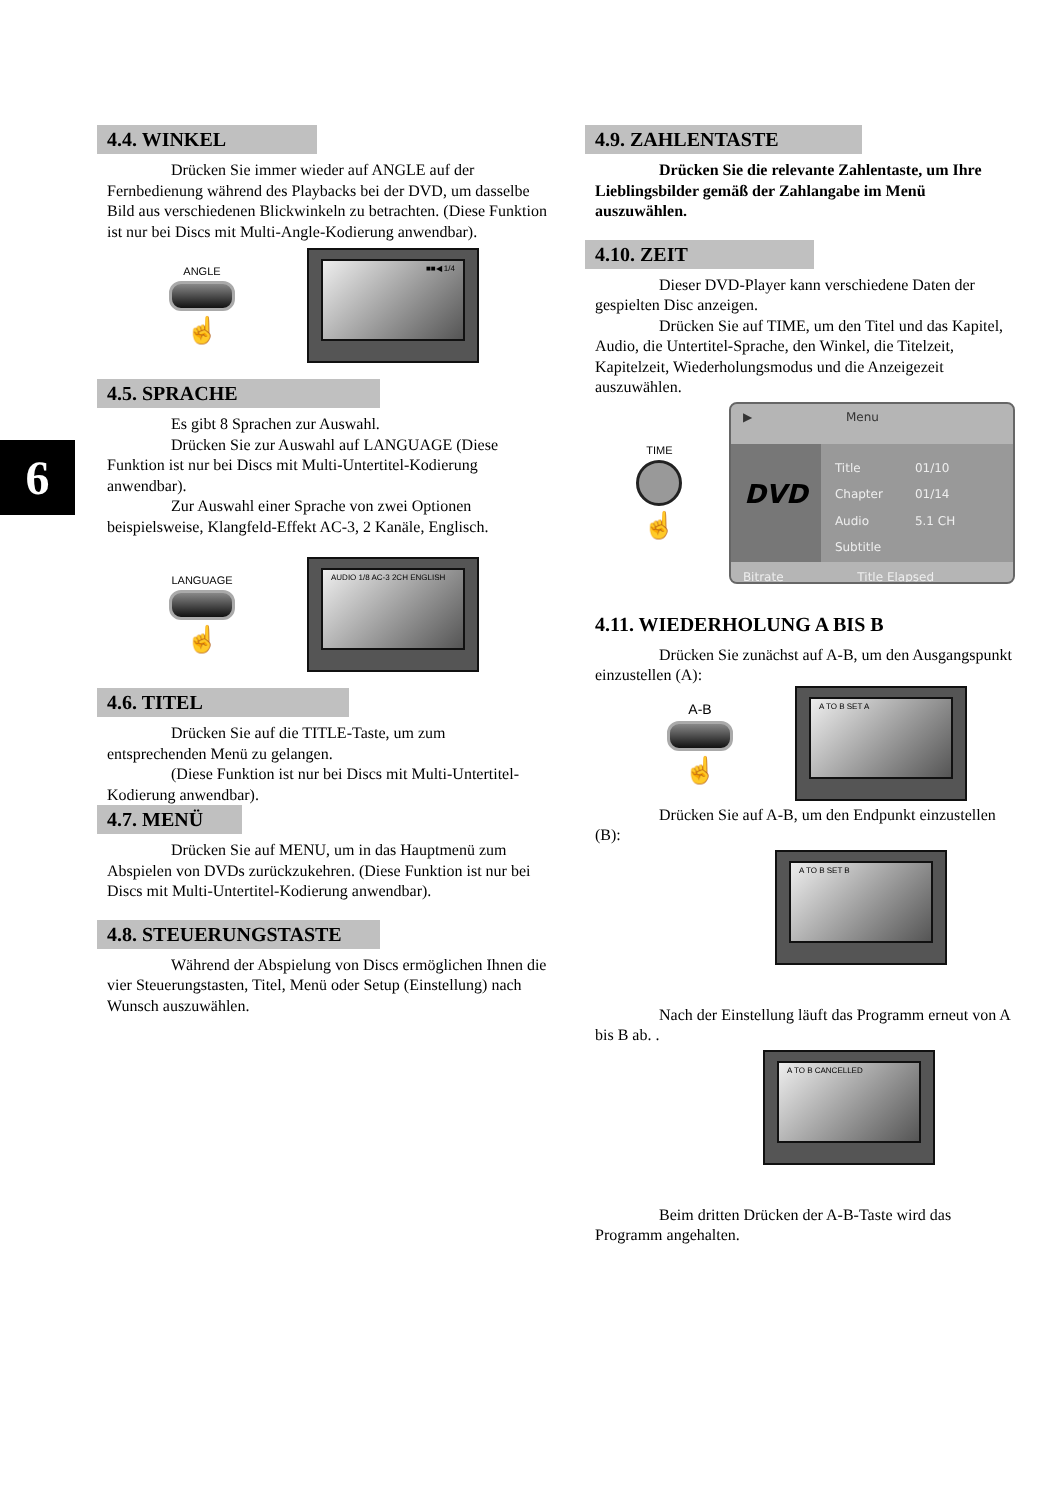6
4.4. WINKEL
Drücken Sie immer wieder auf ANGLE auf der Fernbedienung während des Playbacks bei der DVD, um dasselbe Bild aus verschiedenen Blickwinkeln zu betrachten. (Diese Funktion ist nur bei Discs mit Multi-Angle-Kodierung anwendbar).
ANGLE
☝
■■◀ 1/4
4.5. SPRACHE
Es gibt 8 Sprachen zur Auswahl.
Drücken Sie zur Auswahl auf LANGUAGE (Diese Funktion ist nur bei Discs mit Multi-Untertitel-Kodierung anwendbar).
Zur Auswahl einer Sprache von zwei Optionen beispielsweise, Klangfeld-Effekt AC-3, 2 Kanäle, Englisch.
LANGUAGE
☝
AUDIO 1/8 AC-3 2CH ENGLISH
4.6. TITEL
Drücken Sie auf die TITLE-Taste, um zum entsprechenden Menü zu gelangen.
(Diese Funktion ist nur bei Discs mit Multi-Untertitel-Kodierung anwendbar).
4.7. MENÜ
Drücken Sie auf MENU, um in das Hauptmenü zum Abspielen von DVDs zurückzukehren. (Diese Funktion ist nur bei Discs mit Multi-Untertitel-Kodierung anwendbar).
4.8. STEUERUNGSTASTE
Während der Abspielung von Discs ermöglichen Ihnen die vier Steuerungstasten, Titel, Menü oder Setup (Einstellung) nach Wunsch auszuwählen.
4.9. ZAHLENTASTE
Drücken Sie die relevante Zahlentaste, um Ihre Lieblingsbilder gemäß der Zahlangabe im Menü auszuwählen.
4.10. ZEIT
Dieser DVD-Player kann verschiedene Daten der gespielten Disc anzeigen.
Drücken Sie auf TIME, um den Titel und das Kapitel, Audio, die Untertitel-Sprache, den Winkel, die Titelzeit, Kapitelzeit, Wiederholungsmodus und die Anzeigezeit auszuwählen.
TIME
☝
▶ Menu
DVD
| Title | 01/10 |
| Chapter | 01/14 |
| Audio | 5.1 CH |
| Subtitle | |
Bitrate Title Elapsed
4.11. WIEDERHOLUNG A BIS B
Drücken Sie zunächst auf A-B, um den Ausgangspunkt einzustellen (A):
A-B
☝
A TO B SET A
Drücken Sie auf A-B, um den Endpunkt einzustellen (B):
A TO B SET B
Nach der Einstellung läuft das Programm erneut von A bis B ab. .
A TO B CANCELLED
Beim dritten Drücken der A-B-Taste wird das Programm angehalten.